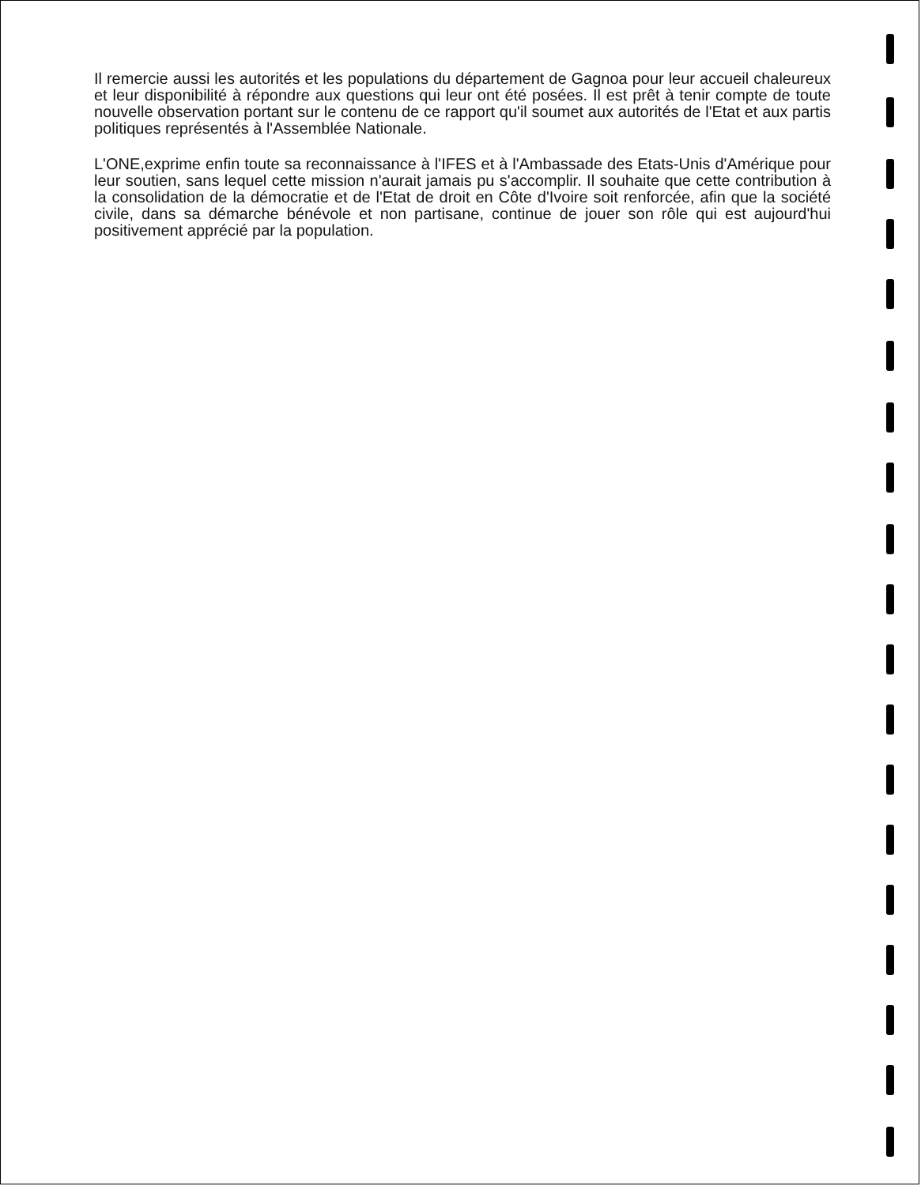Il remercie aussi les autorités et les populations du département de Gagnoa pour leur accueil chaleureux et leur disponibilité à répondre aux questions qui leur ont été posées. Il est prêt à tenir compte de toute nouvelle observation portant sur le contenu de ce rapport qu'il soumet aux autorités de l'Etat et aux partis politiques représentés à l'Assemblée Nationale.
L'ONE,exprime enfin toute sa reconnaissance à l'IFES et à l'Ambassade des Etats-Unis d'Amérique pour leur soutien, sans lequel cette mission n'aurait jamais pu s'accomplir. Il souhaite que cette contribution à la consolidation de la démocratie et de l'Etat de droit en Côte d'Ivoire soit renforcée, afin que la société civile, dans sa démarche bénévole et non partisane, continue de jouer son rôle qui est aujourd'hui positivement apprécié par la population.